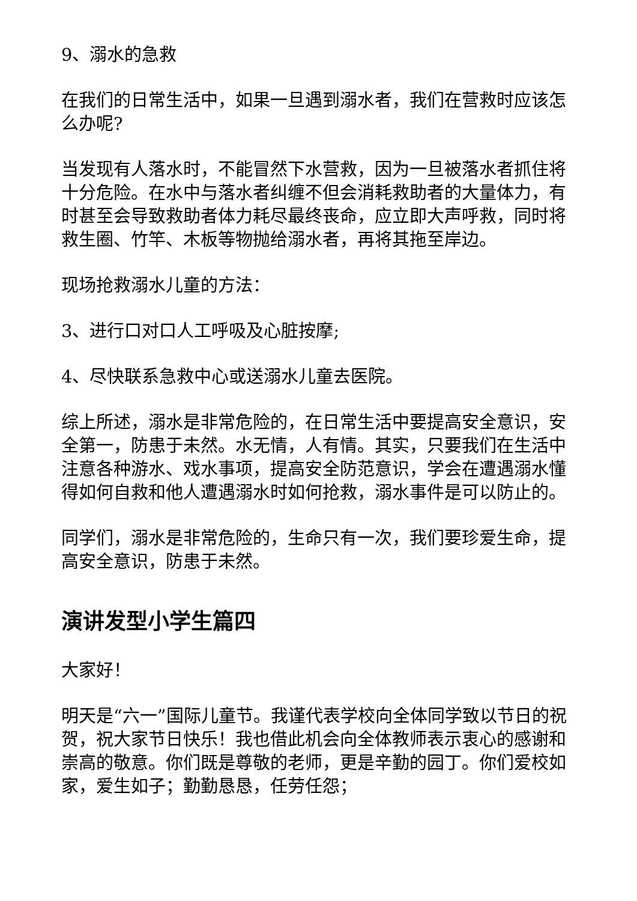9、溺水的急救
在我们的日常生活中，如果一旦遇到溺水者，我们在营救时应该怎么办呢?
当发现有人落水时，不能冒然下水营救，因为一旦被落水者抓住将十分危险。在水中与落水者纠缠不但会消耗救助者的大量体力，有时甚至会导致救助者体力耗尽最终丧命，应立即大声呼救，同时将救生圈、竹竿、木板等物抛给溺水者，再将其拖至岸边。
现场抢救溺水儿童的方法：
3、进行口对口人工呼吸及心脏按摩;
4、尽快联系急救中心或送溺水儿童去医院。
综上所述，溺水是非常危险的，在日常生活中要提高安全意识，安全第一，防患于未然。水无情，人有情。其实，只要我们在生活中注意各种游水、戏水事项，提高安全防范意识，学会在遭遇溺水懂得如何自救和他人遭遇溺水时如何抢救，溺水事件是可以防止的。
同学们，溺水是非常危险的，生命只有一次，我们要珍爱生命，提高安全意识，防患于未然。
演讲发型小学生篇四
大家好！
明天是“六一”国际儿童节。我谨代表学校向全体同学致以节日的祝贺，祝大家节日快乐！我也借此机会向全体教师表示衷心的感谢和崇高的敬意。你们既是尊敬的老师，更是辛勤的园丁。你们爱校如家，爱生如子；勤勤恳恳，任劳任怨；